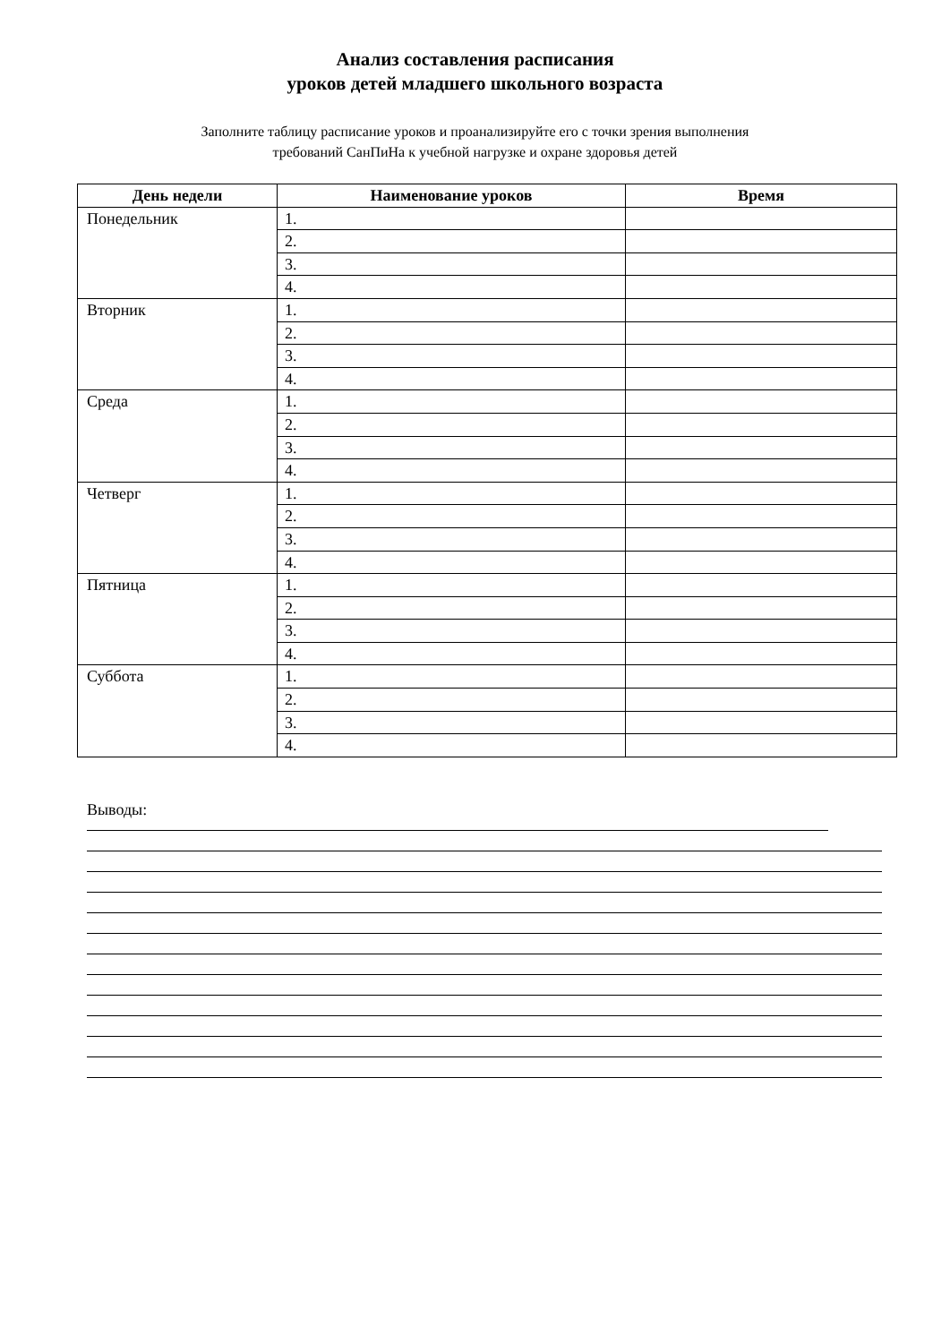Анализ составления расписания
уроков детей младшего школьного возраста
Заполните таблицу расписание уроков и проанализируйте его с точки зрения выполнения
требований СанПиНа к учебной нагрузке и охране здоровья детей
| День недели | Наименование уроков | Время |
| --- | --- | --- |
| Понедельник | 1. | |
| | 2. | |
| | 3. | |
| | 4. | |
| Вторник | 1. | |
| | 2. | |
| | 3. | |
| | 4. | |
| Среда | 1. | |
| | 2. | |
| | 3. | |
| | 4. | |
| Четверг | 1. | |
| | 2. | |
| | 3. | |
| | 4. | |
| Пятница | 1. | |
| | 2. | |
| | 3. | |
| | 4. | |
| Суббота | 1. | |
| | 2. | |
| | 3. | |
| | 4. | |
Выводы: